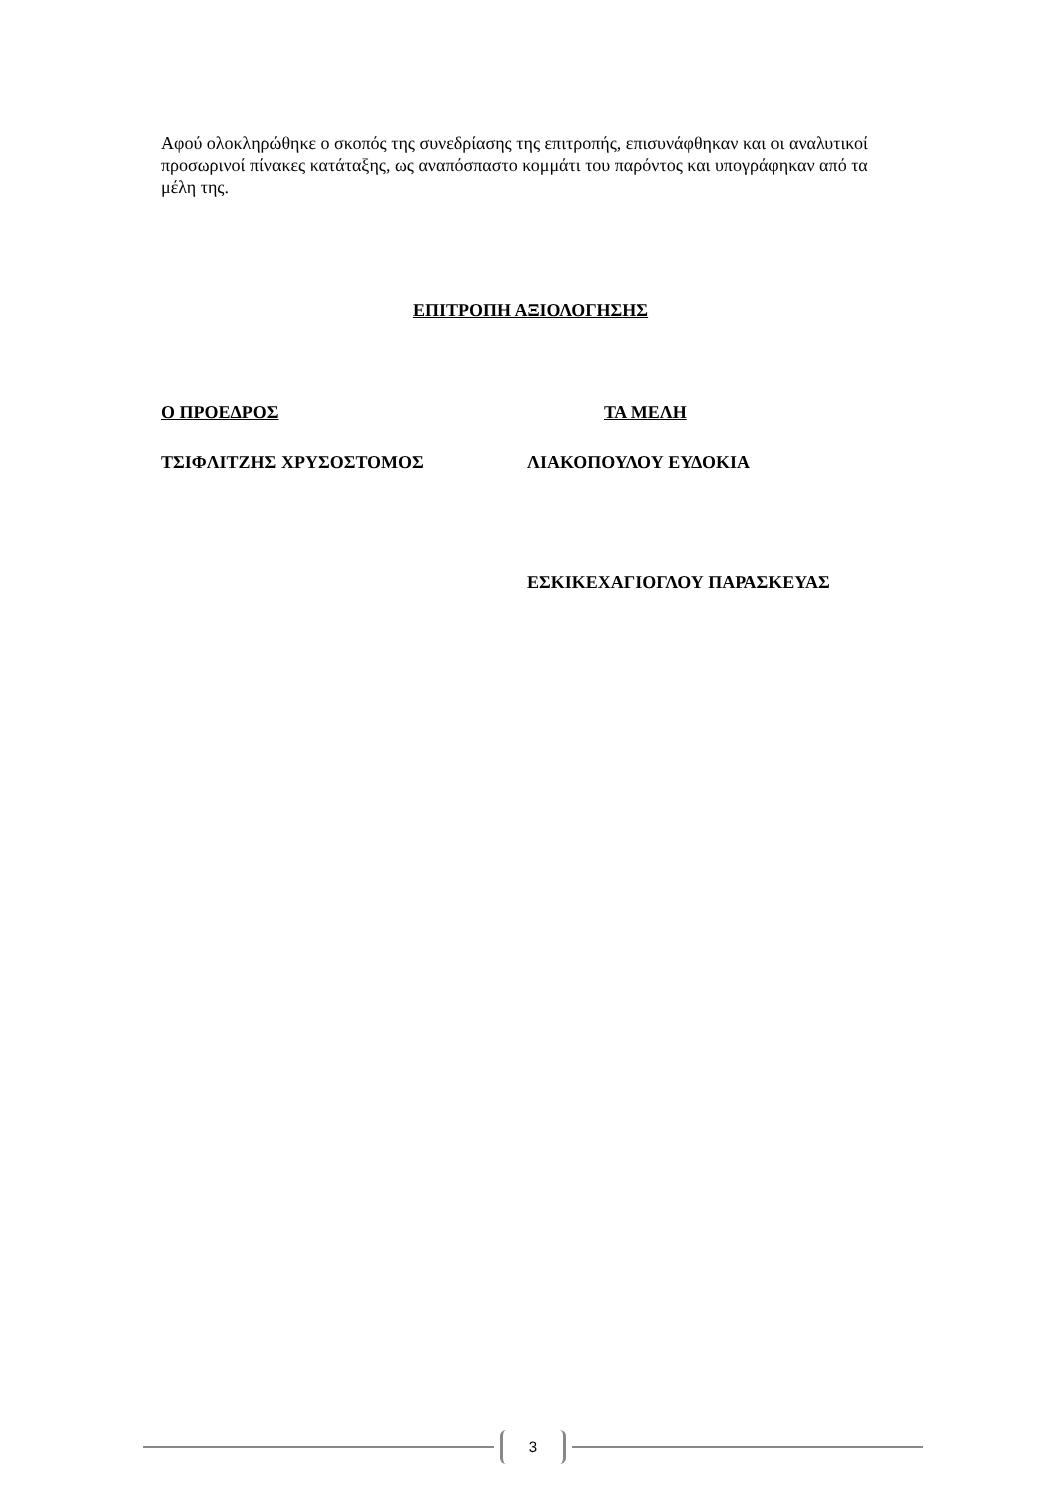Αφού ολοκληρώθηκε ο σκοπός της συνεδρίασης της επιτροπής, επισυνάφθηκαν και οι αναλυτικοί προσωρινοί πίνακες κατάταξης, ως αναπόσπαστο κομμάτι του παρόντος και υπογράφηκαν από τα μέλη της.
ΕΠΙΤΡΟΠΗ ΑΞΙΟΛΟΓΗΣΗΣ
Ο ΠΡΟΕΔΡΟΣ ΤΑ ΜΕΛΗ
ΤΣΙΦΛΙΤΖΗΣ ΧΡΥΣΟΣΤΟΜΟΣ ΛΙΑΚΟΠΟΥΛΟΥ ΕΥΔΟΚΙΑ
ΕΣΚΙΚΕΧΑΓΙΟΓΛΟΥ ΠΑΡΑΣΚΕΥΑΣ
3